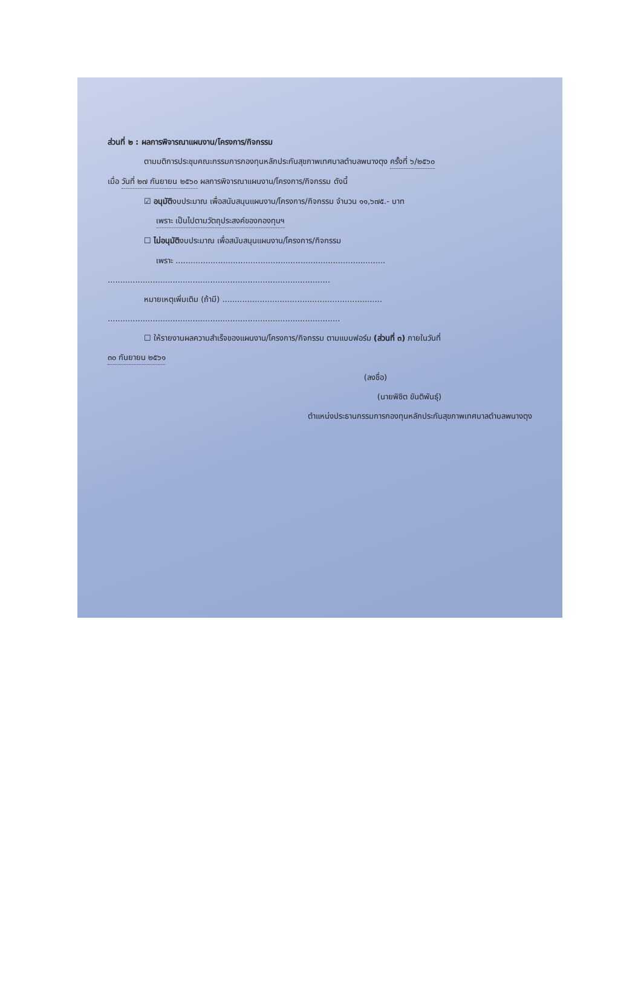ส่วนที่ ๒ : ผลการพิจารณาแผนงาน/โครงการ/กิจกรรม
ตามมติการประชุมคณะกรรมการกองทุนหลักประกันสุขภาพเทศบาลตำบลพนางตุง ครั้งที่ ๖/๒๕๖๐
เมื่อ วันที่ ๒๗ กันยายน ๒๕๖๐ ผลการพิจารณาแผนงาน/โครงการ/กิจกรรม ดังนี้
☑ อนุมัติงบประมาณ เพื่อสนับสนุนแผนงาน/โครงการ/กิจกรรม จำนวน ๑๑,๖๗๕.- บาท
เพราะ เป็นไปตามวัตถุประสงค์ของกองทุนฯ
☐ ไม่อนุมัติงบประมาณ เพื่อสนับสนุนแผนงาน/โครงการ/กิจกรรม
เพราะ ....................................................................................
.........................................................................................
หมายเหตุเพิ่มเติม (ถ้ามี) ................................................................
.............................................................................................
☐ ให้รายงานผลความสำเร็จของแผนงาน/โครงการ/กิจกรรม ตามแบบฟอร์ม (ส่วนที่ ๓) ภายในวันที่
๓๐ กันยายน ๒๕๖๑
(ลงชื่อ)
(นายพิชิต ขันติพันธุ์)
ตำแหน่งประธานกรรมการกองทุนหลักประกันสุขภาพเทศบาลตำบลพนางตุง